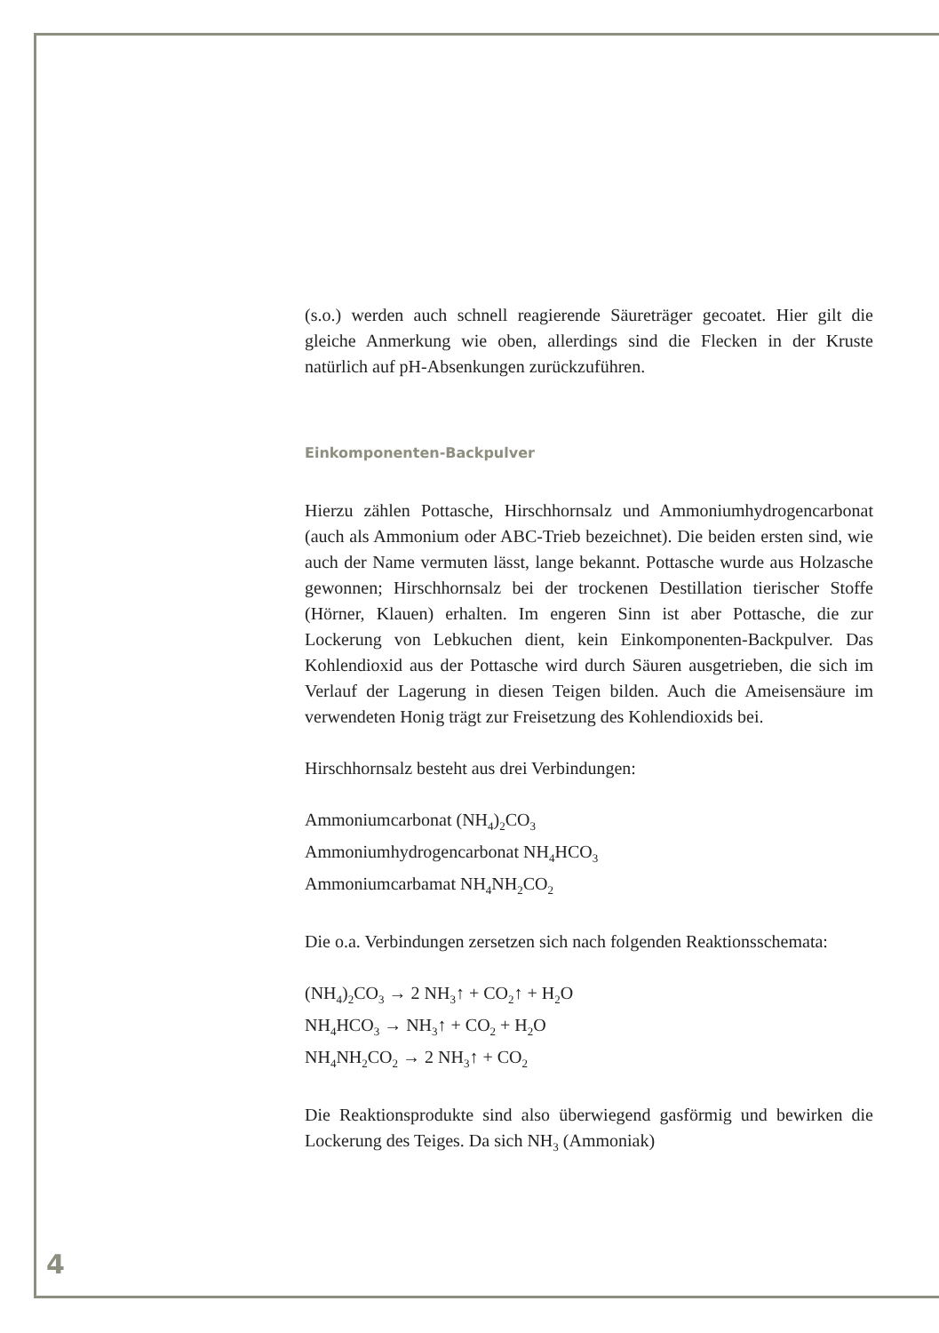(s.o.) werden auch schnell reagierende Säureträger gecoatet. Hier gilt die gleiche Anmerkung wie oben, allerdings sind die Flecken in der Kruste natürlich auf pH-Absenkungen zurückzuführen.
Einkomponenten-Backpulver
Hierzu zählen Pottasche, Hirschhornsalz und Ammoniumhydrogencarbonat (auch als Ammonium oder ABC-Trieb bezeichnet). Die beiden ersten sind, wie auch der Name vermuten lässt, lange bekannt. Pottasche wurde aus Holzasche gewonnen; Hirschhornsalz bei der trockenen Destillation tierischer Stoffe (Hörner, Klauen) erhalten. Im engeren Sinn ist aber Pottasche, die zur Lockerung von Lebkuchen dient, kein Einkomponenten-Backpulver. Das Kohlendioxid aus der Pottasche wird durch Säuren ausgetrieben, die sich im Verlauf der Lagerung in diesen Teigen bilden. Auch die Ameisensäure im verwendeten Honig trägt zur Freisetzung des Kohlendioxids bei.
Hirschhornsalz besteht aus drei Verbindungen:
Ammoniumcarbonat (NH<sub>4</sub>)<sub>2</sub>CO<sub>3</sub>
Ammoniumhydrogencarbonat NH<sub>4</sub>HCO<sub>3</sub>
Ammoniumcarbamat NH<sub>4</sub>NH<sub>2</sub>CO<sub>2</sub>
Die o.a. Verbindungen zersetzen sich nach folgenden Reaktionsschemata:
(NH<sub>4</sub>)<sub>2</sub>CO<sub>3</sub> → 2 NH<sub>3</sub>↑ + CO<sub>2</sub>↑ + H<sub>2</sub>O
NH<sub>4</sub>HCO<sub>3</sub> → NH<sub>3</sub>↑ + CO<sub>2</sub> + H<sub>2</sub>O
NH<sub>4</sub>NH<sub>2</sub>CO<sub>2</sub> → 2 NH<sub>3</sub>↑ + CO<sub>2</sub>
Die Reaktionsprodukte sind also überwiegend gasförmig und bewirken die Lockerung des Teiges. Da sich NH<sub>3</sub> (Ammoniak)
4